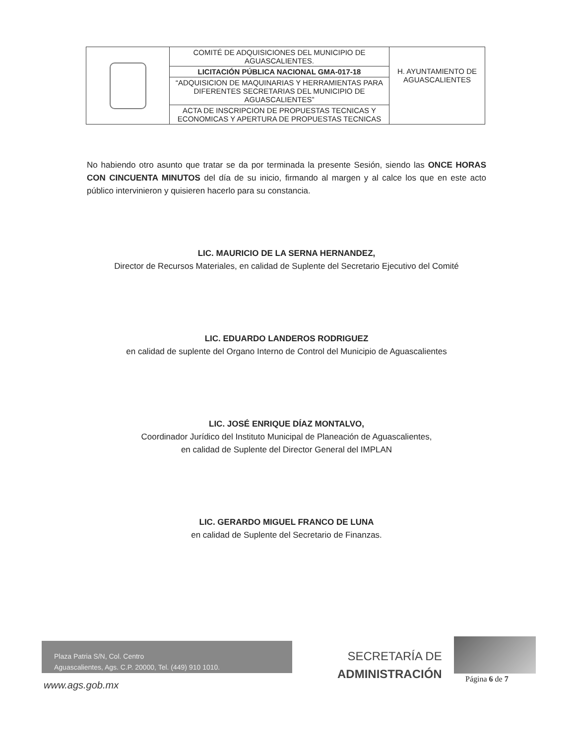| | COMITÉ DE ADQUISICIONES DEL MUNICIPIO DE AGUASCALIENTES. | H. AYUNTAMIENTO DE AGUASCALIENTES |
| | LICITACIÓN PÚBLICA NACIONAL GMA-017-18 | |
| | “ADQUISICION DE MAQUINARIAS Y HERRAMIENTAS PARA DIFERENTES SECRETARIAS DEL MUNICIPIO DE AGUASCALIENTES” | |
| | ACTA DE INSCRIPCION DE PROPUESTAS TECNICAS Y ECONOMICAS Y APERTURA DE PROPUESTAS TECNICAS | |
No habiendo otro asunto que tratar se da por terminada la presente Sesión, siendo las ONCE HORAS CON CINCUENTA MINUTOS del día de su inicio, firmando al margen y al calce los que en este acto público intervinieron y quisieren hacerlo para su constancia.
LIC. MAURICIO DE LA SERNA HERNANDEZ,
Director de Recursos Materiales, en calidad de Suplente del Secretario Ejecutivo del Comité
LIC. EDUARDO LANDEROS RODRIGUEZ
en calidad de suplente del Organo Interno de Control del Municipio de Aguascalientes
LIC. JOSÉ ENRIQUE DÍAZ MONTALVO,
Coordinador Jurídico del Instituto Municipal de Planeación de Aguascalientes,
en calidad de Suplente del Director General del IMPLAN
LIC. GERARDO MIGUEL FRANCO DE LUNA
en calidad de Suplente del Secretario de Finanzas.
Plaza Patria S/N, Col. Centro
Aguascalientes, Ags. C.P. 20000, Tel. (449) 910 1010.
www.ags.gob.mx
SECRETARÍA DE
ADMINISTRACIÓN
Página 6 de 7